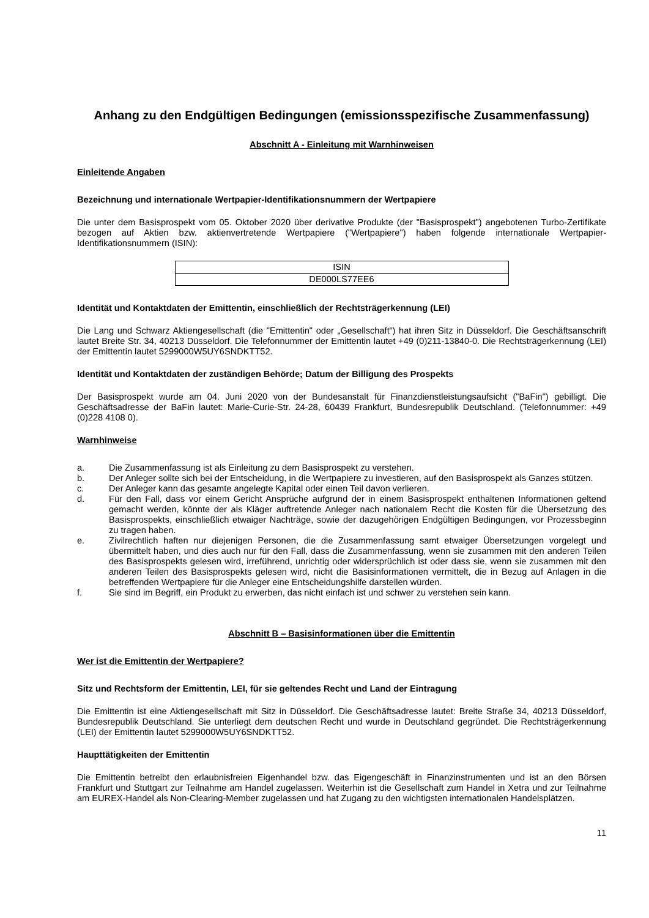Anhang zu den Endgültigen Bedingungen (emissionsspezifische Zusammenfassung)
Abschnitt A - Einleitung mit Warnhinweisen
Einleitende Angaben
Bezeichnung und internationale Wertpapier-Identifikationsnummern der Wertpapiere
Die unter dem Basisprospekt vom 05. Oktober 2020 über derivative Produkte (der "Basisprospekt") angebotenen Turbo-Zertifikate bezogen auf Aktien bzw. aktienvertretende Wertpapiere ("Wertpapiere") haben folgende internationale Wertpapier-Identifikationsnummern (ISIN):
| ISIN |
| DE000LS77EE6 |
Identität und Kontaktdaten der Emittentin, einschließlich der Rechtsträgerkennung (LEI)
Die Lang und Schwarz Aktiengesellschaft (die "Emittentin" oder „Gesellschaft“) hat ihren Sitz in Düsseldorf. Die Geschäftsanschrift lautet Breite Str. 34, 40213 Düsseldorf. Die Telefonnummer der Emittentin lautet +49 (0)211-13840-0. Die Rechtsträgerkennung (LEI) der Emittentin lautet 5299000W5UY6SNDKTT52.
Identität und Kontaktdaten der zuständigen Behörde; Datum der Billigung des Prospekts
Der Basisprospekt wurde am 04. Juni 2020 von der Bundesanstalt für Finanzdienstleistungsaufsicht ("BaFin") gebilligt. Die Geschäftsadresse der BaFin lautet: Marie-Curie-Str. 24-28, 60439 Frankfurt, Bundesrepublik Deutschland. (Telefonnummer: +49 (0)228 4108 0).
Warnhinweise
a. Die Zusammenfassung ist als Einleitung zu dem Basisprospekt zu verstehen.
b. Der Anleger sollte sich bei der Entscheidung, in die Wertpapiere zu investieren, auf den Basisprospekt als Ganzes stützen.
c. Der Anleger kann das gesamte angelegte Kapital oder einen Teil davon verlieren.
d. Für den Fall, dass vor einem Gericht Ansprüche aufgrund der in einem Basisprospekt enthaltenen Informationen geltend gemacht werden, könnte der als Kläger auftretende Anleger nach nationalem Recht die Kosten für die Übersetzung des Basisprospekts, einschließlich etwaiger Nachträge, sowie der dazugehörigen Endgültigen Bedingungen, vor Prozessbeginn zu tragen haben.
e. Zivilrechtlich haften nur diejenigen Personen, die die Zusammenfassung samt etwaiger Übersetzungen vorgelegt und übermittelt haben, und dies auch nur für den Fall, dass die Zusammenfassung, wenn sie zusammen mit den anderen Teilen des Basisprospekts gelesen wird, irreführend, unrichtig oder widersprüchlich ist oder dass sie, wenn sie zusammen mit den anderen Teilen des Basisprospekts gelesen wird, nicht die Basisinformationen vermittelt, die in Bezug auf Anlagen in die betreffenden Wertpapiere für die Anleger eine Entscheidungshilfe darstellen würden.
f. Sie sind im Begriff, ein Produkt zu erwerben, das nicht einfach ist und schwer zu verstehen sein kann.
Abschnitt B – Basisinformationen über die Emittentin
Wer ist die Emittentin der Wertpapiere?
Sitz und Rechtsform der Emittentin, LEI, für sie geltendes Recht und Land der Eintragung
Die Emittentin ist eine Aktiengesellschaft mit Sitz in Düsseldorf. Die Geschäftsadresse lautet: Breite Straße 34, 40213 Düsseldorf, Bundesrepublik Deutschland. Sie unterliegt dem deutschen Recht und wurde in Deutschland gegründet. Die Rechtsträgerkennung (LEI) der Emittentin lautet 5299000W5UY6SNDKTT52.
Haupttätigkeiten der Emittentin
Die Emittentin betreibt den erlaubnisfreien Eigenhandel bzw. das Eigengeschäft in Finanzinstrumenten und ist an den Börsen Frankfurt und Stuttgart zur Teilnahme am Handel zugelassen. Weiterhin ist die Gesellschaft zum Handel in Xetra und zur Teilnahme am EUREX-Handel als Non-Clearing-Member zugelassen und hat Zugang zu den wichtigsten internationalen Handelsplätzen.
11